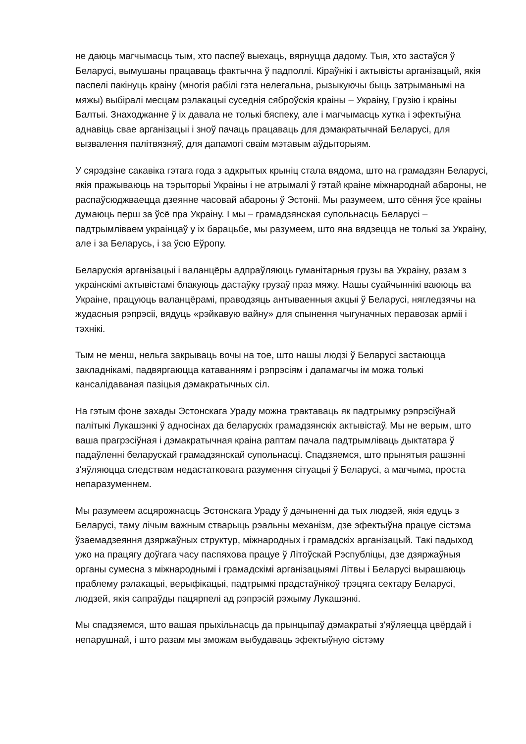не даюць магчымасць тым, хто паспеў выехаць, вярнуцца дадому. Тыя, хто застаўся ў Беларусі, вымушаны працаваць фактычна ў падполлі. Кіраўнікі і актывісты арганізацый, якія паспелі пакінуць краіну (многія рабілі гэта нелегальна, рызыкуючы быць затрыманымі на мяжы) выбіралі месцам рэлакацыі суседнія сяброўскія краіны – Украіну, Грузію і краіны Балтыі. Знаходжанне ў іх давала не толькі бяспеку, але і магчымасць хутка і эфектыўна аднавіць свае арганізацыі і зноў пачаць працаваць для дэмакратычнай Беларусі, для вызвалення палітвязняў, для дапамогі сваім мэтавым аўдыторыям.
У сярэдзіне сакавіка гэтага года з адкрытых крыніц стала вядома, што на грамадзян Беларусі, якія пражываюць на тэрыторыі Украіны і не атрымалі ў гэтай краіне міжнароднай абароны, не распаўсюджваецца дзеянне часовай абароны ў Эстоніі. Мы разумеем, што сёння ўсе краіны думаюць перш за ўсё пра Украіну. І мы – грамадзянская супольнасць Беларусі – падтрымліваем украінцаў у іх барацьбе, мы разумеем, што яна вядзецца не толькі за Украіну, але і за Беларусь, і за ўсю Еўропу.
Беларускія арганізацыі і валанцёры адпраўляюць гуманітарныя грузы ва Украіну, разам з украінскімі актывістамі блакуюць дастаўку грузаў праз мяжу. Нашы суайчыннікі ваююць ва Украіне, працуюць валанцёрамі, праводзяць антываенныя акцыі ў Беларусі, нягледзячы на жудасныя рэпрэсіі, вядуць «рэйкавую вайну» для спынення чыгуначных перавозак арміі і тэхнікі.
Тым не менш, нельга закрываць вочы на тое, што нашы людзі ў Беларусі застаюцца закладнікамі, падвяргаюцца катаванням і рэпрэсіям і дапамагчы ім можа толькі кансалідаваная пазіцыя дэмакратычных сіл.
На гэтым фоне захады Эстонскага Ураду можна трактаваць як падтрымку рэпрэсіўнай палітыкі Лукашэнкі ў адносінах да беларускіх грамадзянскіх актывістаў. Мы не верым, што ваша прагрэсіўная і дэмакратычная краіна раптам пачала падтрымліваць дыктатара ў падаўленні беларускай грамадзянскай супольнасці. Спадзяемся, што прынятыя рашэнні з'яўляюцца следствам недастатковага разумення сітуацыі ў Беларусі, а магчыма, проста непаразуменнем.
Мы разумеем асцярожнасць Эстонскага Ураду ў дачыненні да тых людзей, якія едуць з Беларусі, таму лічым важным стварыць рэальны механізм, дзе эфектыўна працуе сістэма ўзаемадзеяння дзяржаўных структур, міжнародных і грамадскіх арганізацый. Такі падыход ужо на працягу доўгага часу паспяхова працуе ў Літоўскай Рэспубліцы, дзе дзяржаўныя органы сумесна з міжнароднымі і грамадскімі арганізацыямі Літвы і Беларусі вырашаюць праблему рэлакацыі, верыфікацыі, падтрымкі прадстаўнікоў трэцяга сектару Беларусі, людзей, якія сапраўды пацярпелі ад рэпрэсій рэжыму Лукашэнкі.
Мы спадзяемся, што вашая прыхільнасць да прынцыпаў дэмакратыі з'яўляецца цвёрдай і непарушнай, і што разам мы зможам выбудаваць эфектыўную сістэму